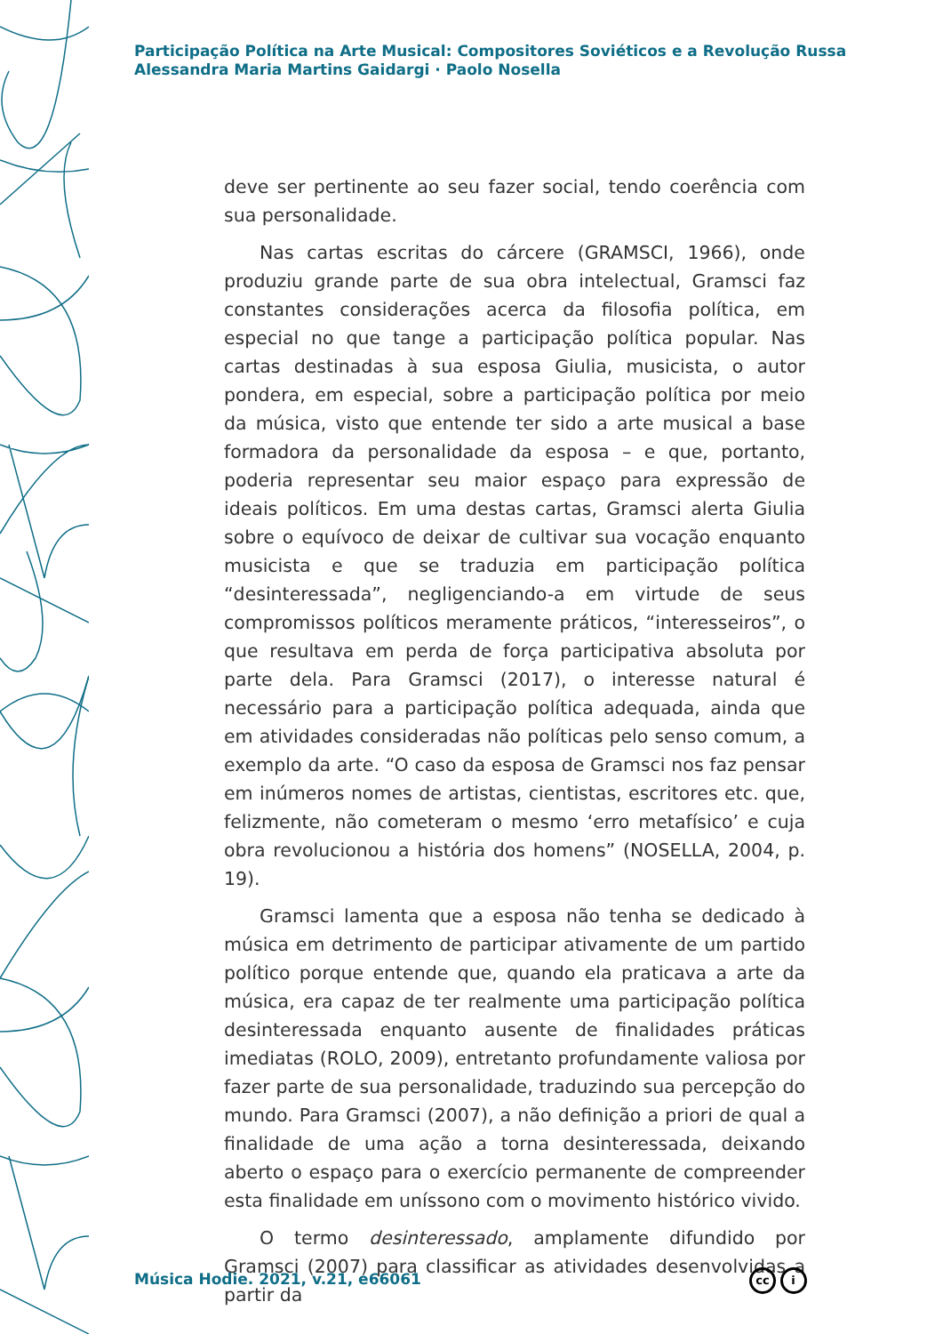Participação Política na Arte Musical: Compositores Soviéticos e a Revolução Russa
Alessandra Maria Martins Gaidargi · Paolo Nosella
deve ser pertinente ao seu fazer social, tendo coerência com sua personalidade.
Nas cartas escritas do cárcere (GRAMSCI, 1966), onde produziu grande parte de sua obra intelectual, Gramsci faz constantes considerações acerca da filosofia política, em especial no que tange a participação política popular. Nas cartas destinadas à sua esposa Giulia, musicista, o autor pondera, em especial, sobre a participação política por meio da música, visto que entende ter sido a arte musical a base formadora da personalidade da esposa – e que, portanto, poderia representar seu maior espaço para expressão de ideais políticos. Em uma destas cartas, Gramsci alerta Giulia sobre o equívoco de deixar de cultivar sua vocação enquanto musicista e que se traduzia em participação política “desinteressada”, negligenciando-a em virtude de seus compromissos políticos meramente práticos, “interesseiros”, o que resultava em perda de força participativa absoluta por parte dela. Para Gramsci (2017), o interesse natural é necessário para a participação política adequada, ainda que em atividades consideradas não políticas pelo senso comum, a exemplo da arte. “O caso da esposa de Gramsci nos faz pensar em inúmeros nomes de artistas, cientistas, escritores etc. que, felizmente, não cometeram o mesmo ‘erro metafísico’ e cuja obra revolucionou a história dos homens” (NOSELLA, 2004, p. 19).
Gramsci lamenta que a esposa não tenha se dedicado à música em detrimento de participar ativamente de um partido político porque entende que, quando ela praticava a arte da música, era capaz de ter realmente uma participação política desinteressada enquanto ausente de finalidades práticas imediatas (ROLO, 2009), entretanto profundamente valiosa por fazer parte de sua personalidade, traduzindo sua percepção do mundo. Para Gramsci (2007), a não definição a priori de qual a finalidade de uma ação a torna desinteressada, deixando aberto o espaço para o exercício permanente de compreender esta finalidade em uníssono com o movimento histórico vivido.
O termo desinteressado, amplamente difundido por Gramsci (2007) para classificar as atividades desenvolvidas a partir da
Música Hodie. 2021, v.21, e66061
cc i